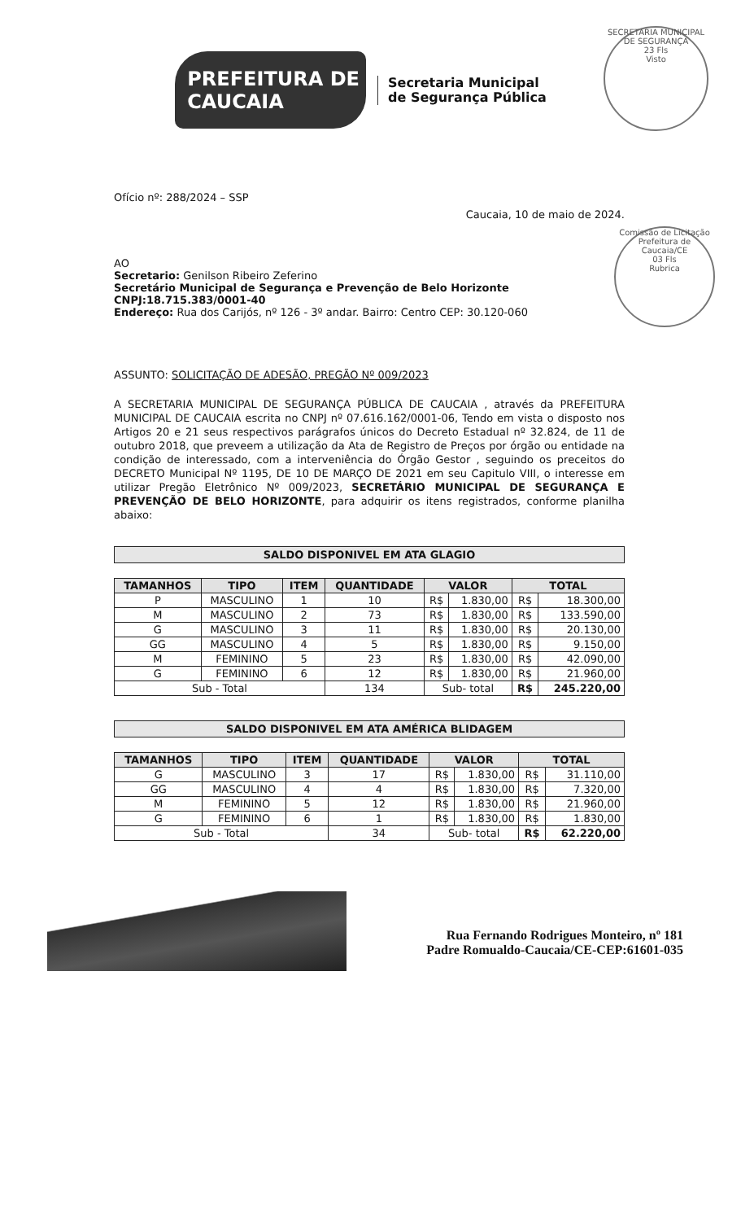PREFEITURA DE
CAUCAIA
Secretaria Municipal
de Segurança Pública
SECRETARIA MUNICIPAL DE SEGURANÇA
23 Fls
Visto
Comissão de Licitação Prefeitura de Caucaia/CE
03 Fls
Rubrica
Ofício nº: 288/2024 – SSP
Caucaia, 10 de maio de 2024.
AO
Secretario: Genilson Ribeiro Zeferino
Secretário Municipal de Segurança e Prevenção de Belo Horizonte
CNPJ:18.715.383/0001-40
Endereço: Rua dos Carijós, nº 126 - 3º andar. Bairro: Centro CEP: 30.120-060
ASSUNTO: SOLICITAÇÃO DE ADESÃO, PREGÃO Nº 009/2023
A SECRETARIA MUNICIPAL DE SEGURANÇA PÚBLICA DE CAUCAIA , através da PREFEITURA MUNICIPAL DE CAUCAIA escrita no CNPJ nº 07.616.162/0001-06, Tendo em vista o disposto nos Artigos 20 e 21 seus respectivos parágrafos únicos do Decreto Estadual nº 32.824, de 11 de outubro 2018, que preveem a utilização da Ata de Registro de Preços por órgão ou entidade na condição de interessado, com a interveniência do Órgão Gestor , seguindo os preceitos do DECRETO Municipal Nº 1195, DE 10 DE MARÇO DE 2021 em seu Capitulo VIII, o interesse em utilizar Pregão Eletrônico Nº 009/2023, SECRETÁRIO MUNICIPAL DE SEGURANÇA E PREVENÇÃO DE BELO HORIZONTE, para adquirir os itens registrados, conforme planilha abaixo:
SALDO DISPONIVEL EM ATA GLAGIO
| TAMANHOS | TIPO | ITEM | QUANTIDADE | VALOR | | TOTAL | |
| --- | --- | --- | --- | --- | --- | --- | --- |
| P | MASCULINO | 1 | 10 | R$ | 1.830,00 | R$ | 18.300,00 |
| M | MASCULINO | 2 | 73 | R$ | 1.830,00 | R$ | 133.590,00 |
| G | MASCULINO | 3 | 11 | R$ | 1.830,00 | R$ | 20.130,00 |
| GG | MASCULINO | 4 | 5 | R$ | 1.830,00 | R$ | 9.150,00 |
| M | FEMININO | 5 | 23 | R$ | 1.830,00 | R$ | 42.090,00 |
| G | FEMININO | 6 | 12 | R$ | 1.830,00 | R$ | 21.960,00 |
| Sub - Total | | | 134 | Sub- total | | R$ | 245.220,00 |
SALDO DISPONIVEL EM ATA AMÉRICA BLIDAGEM
| TAMANHOS | TIPO | ITEM | QUANTIDADE | VALOR | | TOTAL | |
| --- | --- | --- | --- | --- | --- | --- | --- |
| G | MASCULINO | 3 | 17 | R$ | 1.830,00 | R$ | 31.110,00 |
| GG | MASCULINO | 4 | 4 | R$ | 1.830,00 | R$ | 7.320,00 |
| M | FEMININO | 5 | 12 | R$ | 1.830,00 | R$ | 21.960,00 |
| G | FEMININO | 6 | 1 | R$ | 1.830,00 | R$ | 1.830,00 |
| Sub - Total | | | 34 | Sub- total | | R$ | 62.220,00 |
Rua Fernando Rodrigues Monteiro, nº 181
Padre Romualdo-Caucaia/CE-CEP:61601-035